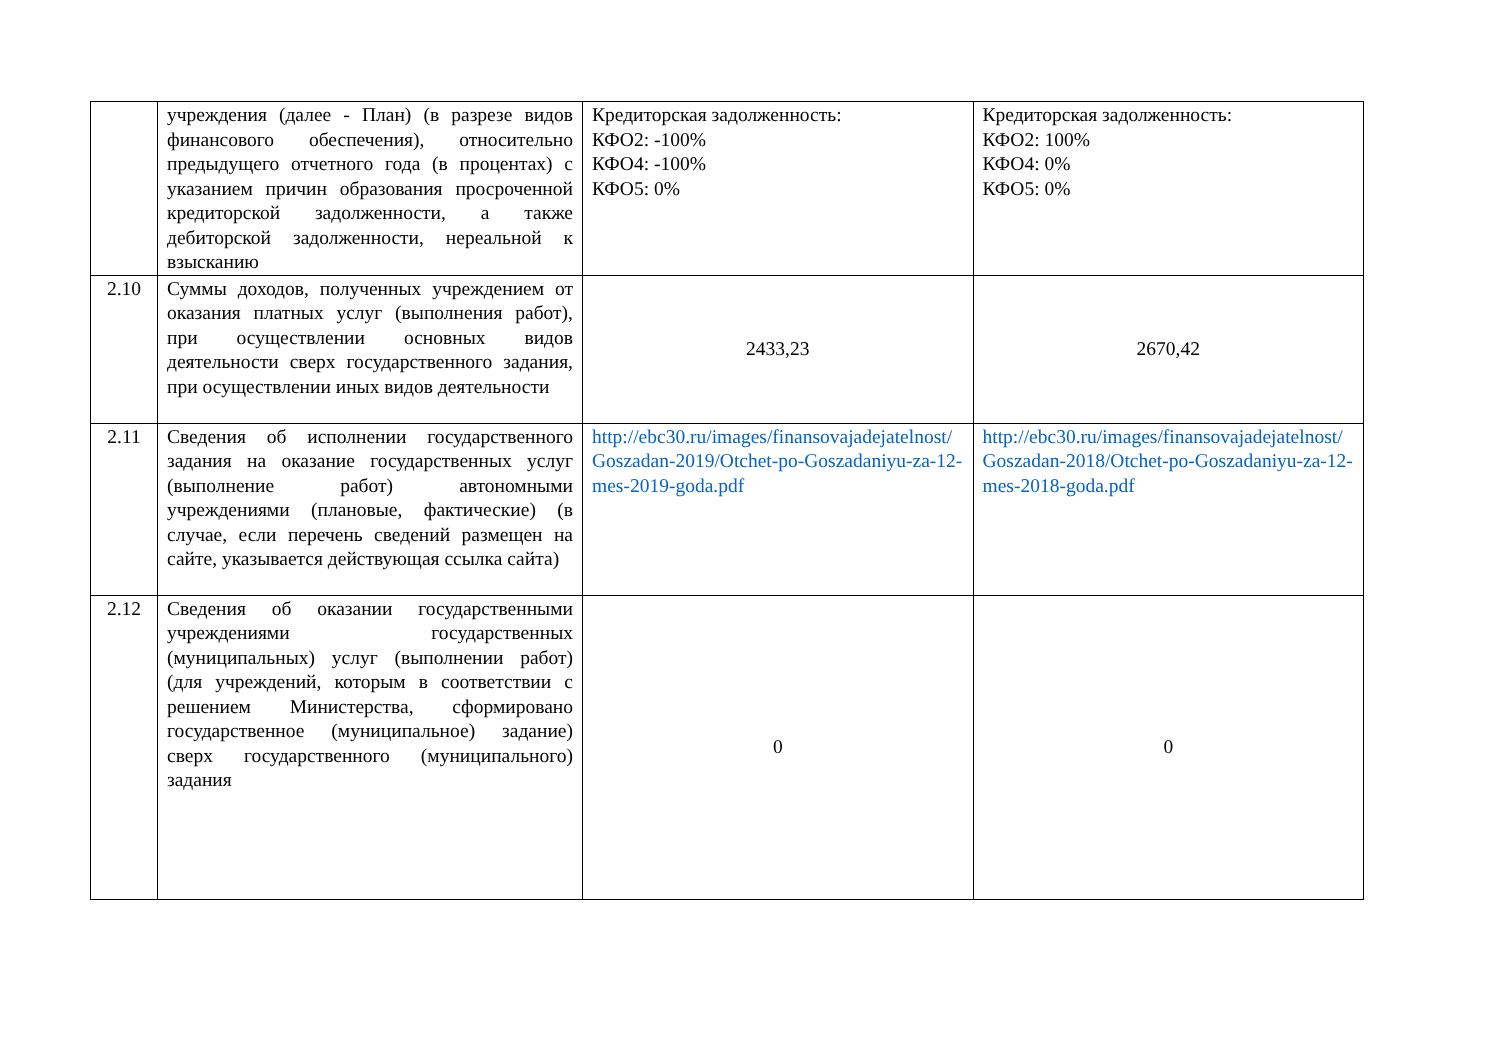| | учреждения (далее - План) (в разрезе видов финансового обеспечения), относительно предыдущего отчетного года (в процентах) с указанием причин образования просроченной кредиторской задолженности, а также дебиторской задолженности, нереальной к взысканию | Кредиторская задолженность: КФО2: -100% КФО4: -100% КФО5: 0% | Кредиторская задолженность: КФО2: 100% КФО4: 0% КФО5: 0% |
| 2.10 | Суммы доходов, полученных учреждением от оказания платных услуг (выполнения работ), при осуществлении основных видов деятельности сверх государственного задания, при осуществлении иных видов деятельности | 2433,23 | 2670,42 |
| 2.11 | Сведения об исполнении государственного задания на оказание государственных услуг (выполнение работ) автономными учреждениями (плановые, фактические) (в случае, если перечень сведений размещен на сайте, указывается действующая ссылка сайта) | http://ebc30.ru/images/finansovajadejatelnost/Goszadan-2019/Otchet-po-Goszadaniyu-za-12-mes-2019-goda.pdf | http://ebc30.ru/images/finansovajadejatelnost/Goszadan-2018/Otchet-po-Goszadaniyu-za-12-mes-2018-goda.pdf |
| 2.12 | Сведения об оказании государственными учреждениями государственных (муниципальных) услуг (выполнении работ) (для учреждений, которым в соответствии с решением Министерства, сформировано государственное (муниципальное) задание) сверх государственного (муниципального) задания | 0 | 0 |